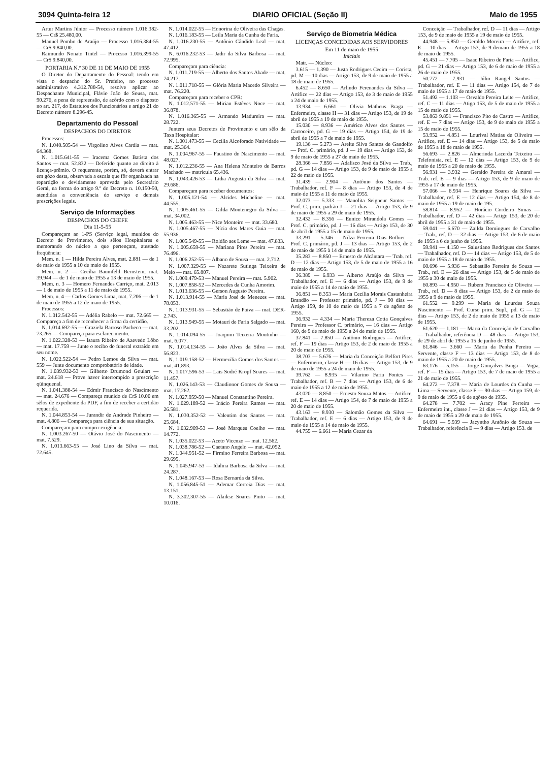3094 Quinta-feira 12 DIARIO OFICIAL (Seção II) Maio de 1955
Artur Martins Júnior — Processo número 1.016.382-55 — Cr$ 25.480,00.
Manuel Pombo de Araújo — Processo 1.016.384-55 — Cr$ 9.840,00.
Raimundo Nonato Tintel — Processo 1.016.399-55 — Cr$ 9.840,00.
PORTARIA N.º 30 DE 11 DE MAIO DE 1955
O Diretor do Departamento do Pessoal: tendo em vista o despacho do Sr. Prefeito, no processo administrativo 4.312.788-54, resolve aplicar ao Despachante Municipal, Flávio João de Sousa, mat. 90.276, a pena de repreensão, de acôrdo com o disposto no art. 217, do Estatutos dos Funcionários e artigo 21 do Decreto número 8.296-45.
Departamento do Pessoal
DESPACHOS DO DIRETOR
Processos:
N. 1.040.505-54 — Virgolino Alves Cardia — mat. 64.368.
N. 1.015.641-55 — Iracema Gomes Batista dos Santos — mat. 52.832 — Deferido quanto ao direito à licença-prêmio. O requerente, porém, só, deverá entrar em gôzo desta, observada a escala que fôr organizada na repartição e devidamente aprovada pelo Secretário Geral, na forma do artigo 9.º do Decreto n. 10.150-50, atendidas a conveniência do serviço e demais prescrições legais.
Serviço de Informações
DESPACHOS DO CHEFE
Dia 11-5-55
Compareçam ao 1-PS (Serviço legal, munidos do Decreto de Provimento, dois sêlos Hospitalares e memorando do núcleo a que pertençam, atestado freqüência:
Mem. n. 1 — Hilda Pereira Alves, mat. 2.881 — de 1 de maio de 1955 a 10 de maio de 1955.
Mem. n. 2 — Cecília Baumfeld Bernstein, mat. 39.944 — de 1 de maio de 1955 a 13 de maio de 1955.
Mem. n. 3 — Homero Fernandes Carriço, mat. 2.013 — 1 de maio de 1955 a 11 de maio de 1955.
Mem. n. 4 — Carlos Gomes Lima, mat. 7.206 — de 1 de maio de 1955 a 12 de maio de 1955.
Processos:
N. 1.012.542-55 — Adélia Rabelo — mat. 72.665 — Compareça a fim de reconhecer a firma da certidão.
N. 1.014.692-55 — Graziela Barroso Pacheco — mat. 73.265 — Compareça para esclarecimento.
N. 1.022.328-53 — Isaura Ribeiro de Azevedo Lôbo — mat. 17.759 — Junte o recibo do funeral extraído em seu nome.
N. 1.022.522-54 — Pedro Lemos da Silva — mat. 559 — Junte documento comprobatório de idade.
N. 1.039.932-53 — Gilberto Drumond Goulart — mat. 24.618 — Prove haver interrompido a prescrição qüinquenal.
N. 1.041.388-54 — Edmir Francisco do Nascimento — mat. 24.676 — Compareça munido de Cr$ 10.00 em sêlos de expediente da PDF, a fim de receber a certidão requerida.
N. 1.044.853-54 — Jurandir de Andrade Pinheiro — mat. 4.806 — Compareça para ciência de sua situação.
Compareçam para cumprir exigência:
N. 1.003.267-50 — Otávio José do Nascimento — mat. 7.529.
N. 1.013.663-55 — José Lino da Silva — mat. 72.645.
N. 1.014.022-55 — Honorina de Oliveira das Chagas.
N. 1.016.183-55 — Leila Maria da Cunha de Faria.
N. 1.016.230-55 — Antônio Cândido Leal — mat. 47.412.
N. 6.016.232-53 — Jadir da Silva Barbosa — mat. 72.995.
Compareçam para ciência:
N. 1.011.719-55 — Alberto dos Santos Abade — mat. 74.217.
N. 1.011.718-55 — Glória Maria Macedo Silveira — mat. 76.220.
Compareçam para receber o CPR:
N. 1.012.571-55 — Mirian Estêves Noce — mat. 36.878.
N. 1.016.365-55 — Armando Madureira — mat. 28.722.
Juntem seus Decretos de Provimento e um sêlo da Taxa Hospitalar:
N. 1.001.473-55 — Cecília Alcoforado Natividade — mat. 25.364.
N. 1.004.967-55 — Faustino do Nascimento — mat. 48.027.
N. 1.012.236-55 — Ana Helena Monteiro de Barros Machado — matrícula 65.436.
N. 1.043.426-53 — Lídia Augusta da Silva — mat. 29.686.
Compareçam para receber documentos:
N. 1.005.121-54 — Alcides Micheline — mat. 44.555.
N. 1.005.461-55 — Gilda Montenegro da Silva — mat. 34.002.
N. 1.005.463-55 — Nice Monteiro — mat. 33.680.
N. 1.005.467-55 — Nícia dos Mares Guia — mat. 55.936.
N. 1.005.549-55 — Roldão aes Leme — mat. 47.833.
N. 1.005.659-55 — Mariana Pires Pereira — mat. 76.496.
N. 1.006.252-55 — Albano de Sousa — mat. 2.712.
N. 1.007.329-55 — Nazarete Sutinga Teixeira de Melo — mat. 65.807.
N. 1.009.479-53 — Manuel Pereira — mat. 5.902.
N. 1.007.858-52 — Mercedes da Cunha Amorim.
N. 1.013.636-55 — Gerson Augusto Pereira.
N. 1.013.914-55 — Maria José de Menezes — mat. 78.053.
N. 1.013.931-55 — Sebastião de Paiva — mat. DER-2.743.
N. 1.013.949-55 — Motaurí de Faria Salgado — mat. 33.202.
N. 1.014.094-55 — Joaquim Teixeira Moutinho — mat. 6.077.
N. 1.014.134-55 — João Alves da Silva — mat. 56.823.
N. 1.019.158-52 — Hermezilia Gomes dos Santos — mat. 41.893.
N. 1.017.596-53 — Lais Sodré Kropf Soares — mat. 11.457.
N. 1.026.143-53 — Claudionor Gomes de Sousa — mat. 17.262.
N. 1.027.959-50 — Manuel Constantino Pereira.
N. 1.029.189-52 — Inácio Pereira Ramos — mat. 26.581.
N. 1.030.352-52 — Valentim dos Santos — mat. 25.684.
N. 1.032.909-53 — José Marques Coelho — mat. 14.772.
N. 1.035.022-53 — Aceto Vicenzo — mat. 12.562.
N. 1.038.786-52 — Caetano Angelo — mat. 42.052.
N. 1.044.951-52 — Firmino Ferreira Barbosa — mat. 29.695.
N. 1.045.947-53 — Idalina Barbosa da Silva — mat. 24.287.
N. 1.048.167-53 — Rosa Bernarda da Silva.
N. 1.056.845-51 — Ademar Correia Dias — mat. 13.151.
N. 3.302.307-55 — Alaikse Soares Pinto — mat. 10.016.
Serviço de Biometria Médica
LICENÇAS CONCEDIDAS AOS SERVIDORES
Em 11 de maio de 1955
Iniciais
Matr. — Núcleo:
3.615 — 1.390 — Justa Rodrigues Cecim — Corista, pd. M — 10 dias — Artigo 153, de 9 de maio de 1955 a 18 de maio de 1955.
6.452 — 8.650 — Arlindo Ferenandes da Silva — Artífice — 22 dias — Artigo 153, de 3 de maio de 1955 a 24 de maio de 1955.
13.934 — 6.661 — Olivia Matheus Braga — Enfermeiro, classe H — 31 dias — Artigo 153, de 19 de abril de 1955 a 19 de maio de 1955.
15.030 — 8.936 — Américo Alves dos Santos — Carroceiro, pd. G — 19 dias — Artigo 154, de 19 de abril de 1955 a 7 de maio de 1955.
19.136 — 5.273 — Arelte Silva Santos de Gandolfo — Prof. C. primário, pd. J — 19 dias — Artigo 153, de 9 de maio de 1955 a 27 de maio de 1955.
28.366 — 7.856 — Adalisco José da Silva — Trab., pd. G — 14 dias — Artigo 153, de 9 de maio de 1955 a 22 de maio de 1955.
31.439 — 2.904 — Antônio dos Santos — Trabalhador, ref. F — 8 dias — Artigo 153, de 4 de maio de 1955 a 11 de maio de 1955.
32.073 — 5.333 — Manolita Seigneur Santos — Prof. C. prim. padrão J — 21 dias — Artigo 153, de 9 de maio de 1955 a 29 de maio de 1955.
32.432 — 8.356 — Eunice Mirandola Gomes — Prof. C. primário, pd. J — 16 dias — Artigo 153, de 30 de abril de 1955 a 15 de maio de 1955.
33.291 — 5.346 — Nilza Ferreira Dias Rothier — Prof. C. primário, pd. J — 13 dias — Artigo 153, de 2 de maio de 1955 à 14 de maio de 1955.
35.283 — 8.850 — Ernesto de Alcântara — Trab. ref. D — 12 dias — Artigo 153, de 5 de maio de 1955 a 16 de maio de 1955.
36.389 — 6.933 — Alberto Araújo da Silva — Trabalhador, ref. E — 6 dias — Artigo 153, de 9 de maio de 1955 a 14 de maio de 1955.
36.851 — 8.353 — Maria Cecília Morais Castanheira Brandão — Professor primário, pd. J — 90 dias — Artigo 159, de 10 de maio de 1955 a 7 de agôsto de 1955.
36.932 — 4.334 — Maria Thereza Cotta Gonçalves Pereira — Professor C. primário, — 16 dias — Artigo 160, de 9 de maio de 1955 a 24 de maio de 1955.
37.841 — 7.850 — Antônio Rodrigues — Artífice, ref. F — 19 dias — Artigo 153, de 2 de maio de 1955 a 20 de maio de 1955.
38.703 — 5.676 — Maria da Conceição Belfort Pires — Enfermeiro, classe H — 16 dias — Artigo 153, de 9 de maio de 1955 a 24 de maio de 1955.
39.762 — 8.935 — Vilarino Faria Fontes — Trabalhador, ref. B — 7 dias — Artigo 153, de 6 de maio de 1955 a 12 de maio de 1955.
43.020 — 8.850 — Ernesto Souza Matos — Artífice, ref. E — 14 dias — Artigo 154, de 7 de maio de 1955 a 20 de maio de 1955.
43.163 — 8.930 — Salomão Gomes da Silva — Trabalhador, ref. E — 6 dias — Artigo 153, de 9 de maio de 1955 a 14 de maio de 1955.
44.755 — 6.661 — Maria Cezar da
Conceição — Trabalhador, ref. D — 11 dias — Artigo 153, de 9 de maio de 1955 a 19 de maio de 1955.
44.948 — 5.850 — Geraldo Moreira — Artífice, ref. E — 10 dias — Artigo 153, de 9 demaio de 1955 a 18 de maio de 1955.
45.451 — 7.705 — Isaac Ribeiro de Faria — Artífice, pd. G — 21 dias — Artigo 153, de 6 de maio de 1955 a 26 de maio de 1955.
50.772 — 7.931 — Júlio Rangel Santos — Trabalhador, ref. E — 11 dias — Artigo 154, de 7 de maio de 1955 a 17 de maio de 1955.
51.492 — 1.103 — Osvaldo Pereira Leite — Artífice, ref. C — 11 dias — Atigo 153, de 5 de maio de 1955 a 15 de maio de 1955.
53.863 9.851 — Francisco Pito de Castro — Artífice, ref. E — 7 dias — Artigo 153, de 9 de maio de 1955 a 15 de maio de 1955.
53.952 — 4.851 — Lourival Matias de Oliveira — Artífice, ref. E — 14 dias — Artigo 153, de 5 de maio de 1955 a 18 de maio de 1955.
56.693 — 2.826 — Almerinda Lacerda Teixeira — Telefonista, ref. E — 12 dias — Artigo 153, de 9 de maio de 1955 a 20 de maio de 1955.
56.931 — 3.932 — Geraldo Pereira do Amaral — Trab. ref. E — 9 dias — Artigo 153, de 9 de maio de 1955 a 17 de maio de 1955.
57.066 — 6.934 — Henrique Soares da Silva — Trabalhador, ref. E — 12 dias — Artigo 154, de 8 de maio de 1955 a 19 de maio de 195.
58.814 — 8.952 — Horácio Cordeiro Simas — Trabalhador, ref. D — 42 dias — Artigo 153, de 20 de abril de 1955 a 31 de maio de 1955.
59.041 — 6.670 — Zailda Domingues de Carvalho — Trab., ref. D — 32 dias — Artigo 153, de 6 de maio de 1955 a 6 de junho de 1955.
59.941 — 4.150 — Salustiano Rodrigues dos Santos — Trabalhador, ref. D — 14 dias — Artigo 153, de 5 de maio de 1955 a 18 de maio de 1955.
60.696 — 5.936 — Sebastião Ferreira de Souza — Trab., ref. E — 26 dias — Artigo 153, de 5 de maio de 1955 a 30 de maio de 1955.
60.893 — 4.950 — Rubem Francisco de Oliveira — Trab., ref. D — 8 dias — Artigo 153, de 2 de maio de 1955 a 9 de maio de 1955.
61.552 — 9.299 — Maria de Lourdes Souza Nascimento — Prof. Curso prim. Supl., pd. G — 12 dias — Artigo 153, de 2 de maio de 1955 a 13 de maio de 1955.
61.620 — 1.181 — Maria da Conceição de Carvalho — Trabalhador, referência D — 48 dias — Artigo 153, de 29 de abril de 1955 a 15 de junho de 1955.
61.846 — 3.660 — Maria da Penha Pereira — Servente, classe F — 13 dias — Artigo 153, de 8 de maio de 1955 a 20 de maio de 1955.
63.176 — 5.155 — Jorge Gonçalves Braga — Vigia, ref. F — 15 dias — Artigo 153, de 7 de maio de 1955 a 21 de maio de 1955.
64.272 — 7.378 — Maria de Lourdes da Cunha — Lima — Servente, classe F — 90 dias — Artigo 159, de 9 de maio de 1955 a 6 de agôsto de 1955.
64.278 — 7.702 — Aracy Pine Ferreira — Enfermeiro int., classe J — 21 dias — Artigo 153, de 9 de maio de 1955 a 29 de maio de 1955.
64.691 — 5.939 — Jacyntho Antônio de Souza — Trabalhador, referência E — 9 dias — Artigo 153. de